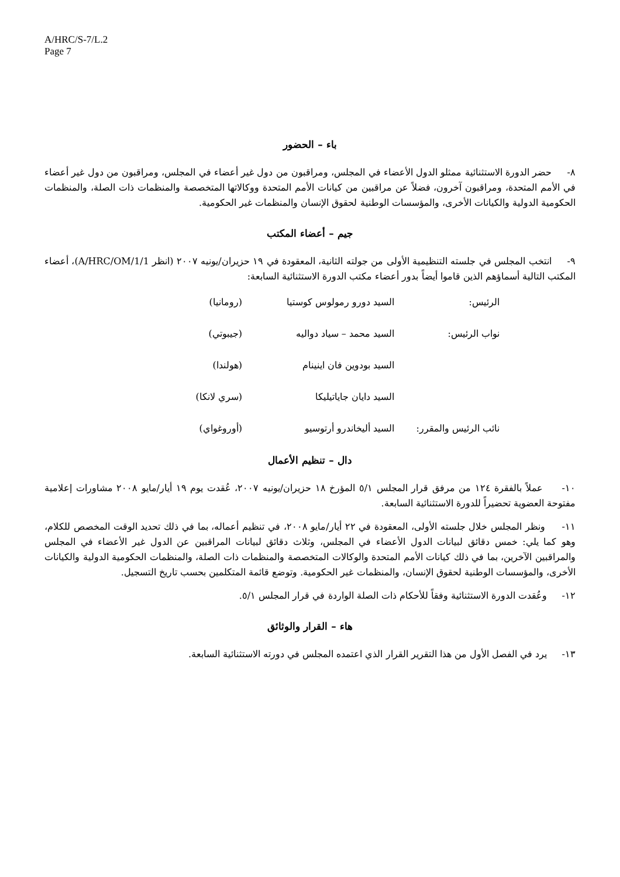A/HRC/S-7/L.2
Page 7
باء – الحضور
٨- حضر الدورة الاستثنائية ممثلو الدول الأعضاء في المجلس، ومراقبون من دول غير أعضاء في المجلس، ومراقبون من دول غير أعضاء في الأمم المتحدة، ومراقبون آخرون، فضلاً عن مراقبين من كيانات الأمم المتحدة ووكالاتها المتخصصة والمنظمات ذات الصلة، والمنظمات الحكومية الدولية والكيانات الأخرى، والمؤسسات الوطنية لحقوق الإنسان والمنظمات غير الحكومية.
جيم – أعضاء المكتب
٩- انتخب المجلس في جلسته التنظيمية الأولى من جولته الثانية، المعقودة في ١٩ حزيران/يونيه ٢٠٠٧ (انظر A/HRC/OM/1/1)، أعضاء المكتب التالية أسماؤهم الذين قاموا أيضاً بدور أعضاء مكتب الدورة الاستثنائية السابعة:
| الرئيس: | السيد دورو رمولوس كوستيا | (رومانيا) |
| نواب الرئيس: | السيد محمد – سياد دواليه | (جيبوتي) |
| | السيد بودوين فان اينينام | (هولندا) |
| | السيد دايان جاياتيليكا | (سري لانكا) |
| نائب الرئيس والمقرر: | السيد أليخاندرو أرتوسيو | (أوروغواي) |
دال – تنظيم الأعمال
١٠- عملاً بالفقرة ١٢٤ من مرفق قرار المجلس ٥/١ المؤرخ ١٨ حزيران/يونيه ٢٠٠٧، عُقدت يوم ١٩ أيار/مايو ٢٠٠٨ مشاورات إعلامية مفتوحة العضوية تحضيراً للدورة الاستثنائية السابعة.
١١- ونظر المجلس خلال جلسته الأولى، المعقودة في ٢٢ أيار/مايو ٢٠٠٨، في تنظيم أعماله، بما في ذلك تحديد الوقت المخصص للكلام، وهو كما يلي: خمس دقائق لبيانات الدول الأعضاء في المجلس، وثلاث دقائق لبيانات المراقبين عن الدول غير الأعضاء في المجلس والمراقبين الآخرين، بما في ذلك كيانات الأمم المتحدة والوكالات المتخصصة والمنظمات ذات الصلة، والمنظمات الحكومية الدولية والكيانات الأخرى، والمؤسسات الوطنية لحقوق الإنسان، والمنظمات غير الحكومية. وتوضع قائمة المتكلمين بحسب تاريخ التسجيل.
١٢- وعُقدت الدورة الاستثنائية وفقاً للأحكام ذات الصلة الواردة في قرار المجلس ٥/١.
هاء – القرار والوثائق
١٣- يرد في الفصل الأول من هذا التقرير القرار الذي اعتمده المجلس في دورته الاستثنائية السابعة.